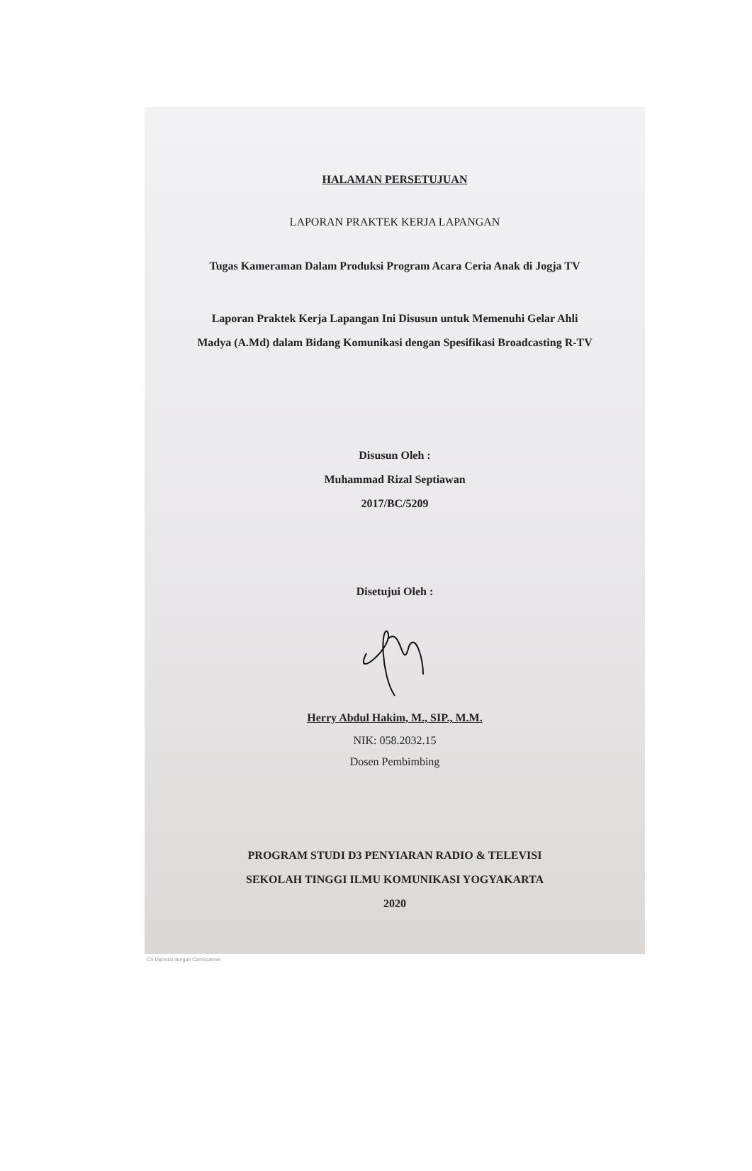HALAMAN PERSETUJUAN
LAPORAN PRAKTEK KERJA LAPANGAN
Tugas Kameraman Dalam Produksi Program Acara Ceria Anak di Jogja TV
Laporan Praktek Kerja Lapangan Ini Disusun untuk Memenuhi Gelar Ahli Madya (A.Md) dalam Bidang Komunikasi dengan Spesifikasi Broadcasting R-TV
Disusun Oleh :
Muhammad Rizal Septiawan
2017/BC/5209
Disetujui Oleh :
Herry Abdul Hakim, M., SIP., M.M.
NIK: 058.2032.15
Dosen Pembimbing
PROGRAM STUDI D3 PENYIARAN RADIO & TELEVISI
SEKOLAH TINGGI ILMU KOMUNIKASI YOGYAKARTA
2020
CS Dipindai dengan CamScanner